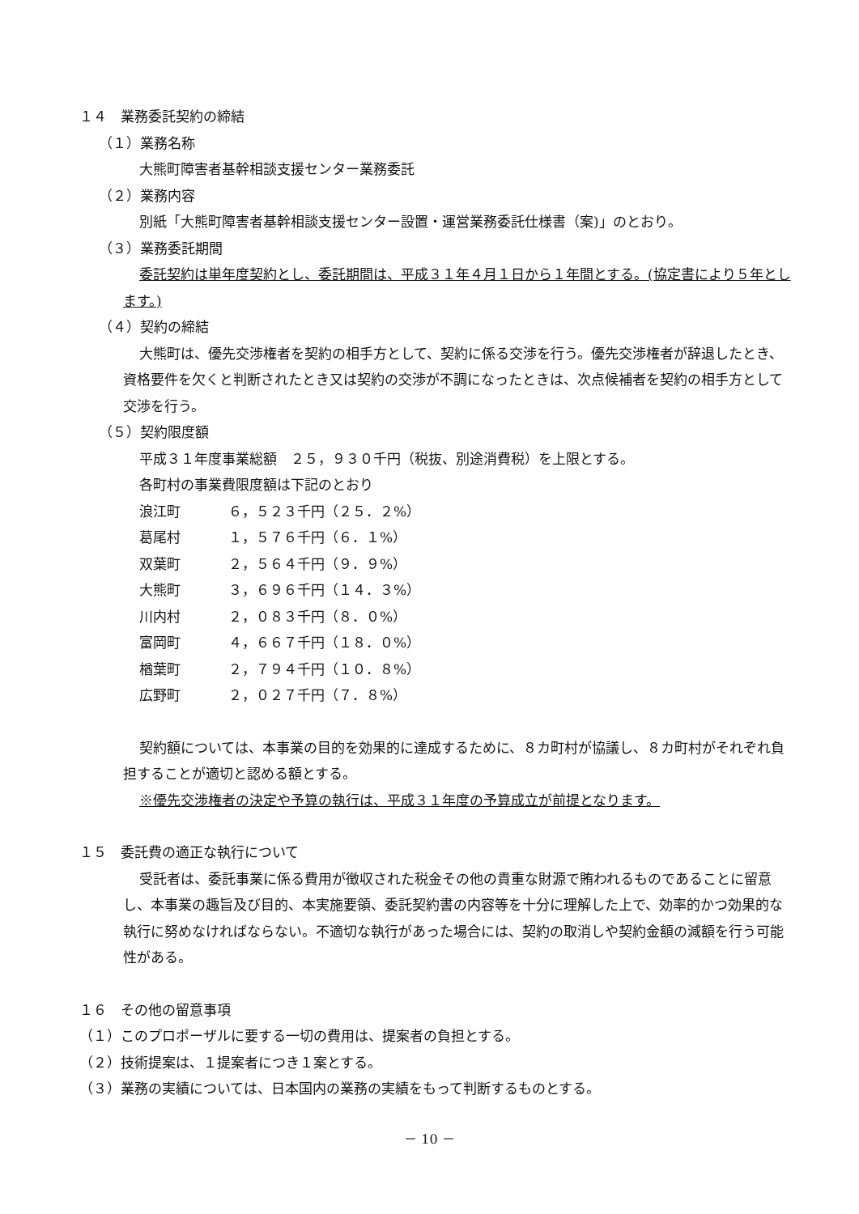１４　業務委託契約の締結
（１）業務名称
大熊町障害者基幹相談支援センター業務委託
（２）業務内容
別紙「大熊町障害者基幹相談支援センター設置・運営業務委託仕様書（案)」のとおり。
（３）業務委託期間
委託契約は単年度契約とし、委託期間は、平成３１年４月１日から１年間とする。(協定書により５年とします。)
（４）契約の締結
大熊町は、優先交渉権者を契約の相手方として、契約に係る交渉を行う。優先交渉権者が辞退したとき、資格要件を欠くと判断されたとき又は契約の交渉が不調になったときは、次点候補者を契約の相手方として交渉を行う。
（５）契約限度額
平成３１年度事業総額　２５，９３０千円（税抜、別途消費税）を上限とする。
各町村の事業費限度額は下記のとおり
浪江町 ６，５２３千円（２５．２%）
葛尾村 １，５７６千円（６．１%）
双葉町 ２，５６４千円（９．９%）
大熊町 ３，６９６千円（１４．３%）
川内村 ２，０８３千円（８．０%）
富岡町 ４，６６７千円（１８．０%）
楢葉町 ２，７９４千円（１０．８%）
広野町 ２，０２７千円（７．８%）
契約額については、本事業の目的を効果的に達成するために、８カ町村が協議し、８カ町村がそれぞれ負担することが適切と認める額とする。
※優先交渉権者の決定や予算の執行は、平成３１年度の予算成立が前提となります。
１５　委託費の適正な執行について
受託者は、委託事業に係る費用が徴収された税金その他の貴重な財源で賄われるものであることに留意し、本事業の趣旨及び目的、本実施要領、委託契約書の内容等を十分に理解した上で、効率的かつ効果的な執行に努めなければならない。不適切な執行があった場合には、契約の取消しや契約金額の減額を行う可能性がある。
１６　その他の留意事項
（１）このプロポーザルに要する一切の費用は、提案者の負担とする。
（２）技術提案は、１提案者につき１案とする。
（３）業務の実績については、日本国内の業務の実績をもって判断するものとする。
－ 10 －